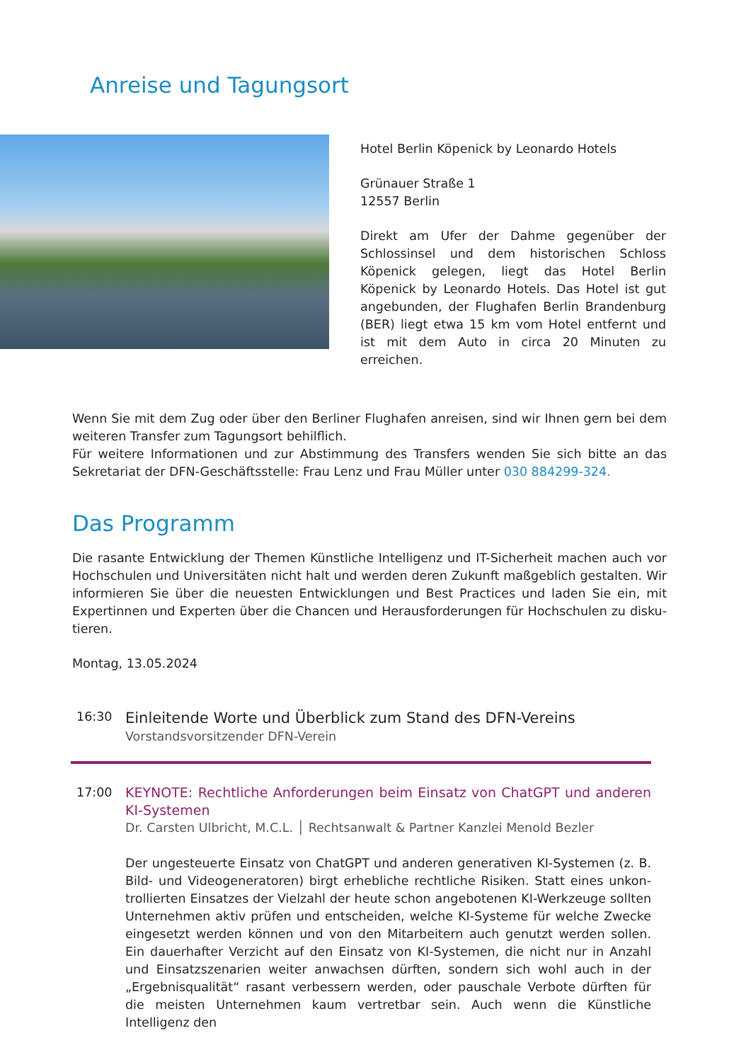Anreise und Tagungsort
Hotel Berlin Köpenick by Leonardo Hotels
Grünauer Straße 1
12557 Berlin
Direkt am Ufer der Dahme gegenüber der Schlossinsel und dem historischen Schloss Köpenick gelegen, liegt das Hotel Berlin Köpenick by Leonardo Hotels. Das Hotel ist gut ange­bunden, der Flughafen Berlin Brandenburg (BER) liegt etwa 15 km vom Hotel entfernt und ist mit dem Auto in circa 20 Minuten zu erreichen.
Wenn Sie mit dem Zug oder über den Berliner Flughafen anreisen, sind wir Ihnen gern bei dem weiteren Transfer zum Tagungsort behilflich.
Für weitere Informationen und zur Abstimmung des Transfers wenden Sie sich bitte an das Sekretariat der DFN-Geschäftsstelle: Frau Lenz und Frau Müller unter 030 884299-324.
Das Programm
Die rasante Entwicklung der Themen Künstliche Intelligenz und IT-Sicherheit machen auch vor Hochschulen und Universitäten nicht halt und werden deren Zukunft maßgeblich gestalten. Wir informieren Sie über die neuesten Entwicklungen und Best Practices und laden Sie ein, mit Expertinnen und Experten über die Chancen und Herausforderungen für Hochschulen zu disku­tieren.
Montag, 13.05.2024
16:30
Einleitende Worte und Überblick zum Stand des DFN-Vereins
Vorstandsvorsitzender DFN-Verein
17:00 KEYNOTE: Rechtliche Anforderungen beim Einsatz von ChatGPT und anderen KI-Systemen
Dr. Carsten Ulbricht, M.C.L. │ Rechtsanwalt & Partner Kanzlei Menold Bezler
Der ungesteuerte Einsatz von ChatGPT und anderen generativen KI-Systemen (z. B. Bild- und Videogeneratoren) birgt erhebliche rechtliche Risiken. Statt eines unkon­trollierten Einsatzes der Vielzahl der heute schon angebotenen KI-Werkzeuge sollten Unternehmen aktiv prüfen und entscheiden, welche KI-Systeme für welche Zwecke eingesetzt werden können und von den Mitarbeitern auch genutzt werden sollen. Ein dauerhafter Verzicht auf den Einsatz von KI-Systemen, die nicht nur in Anzahl und Einsatzszenarien weiter anwachsen dürften, sondern sich wohl auch in der „Ergebnis­qualität“ rasant verbessern werden, oder pauschale Verbote dürften für die meisten Unternehmen kaum vertretbar sein. Auch wenn die Künstliche Intelligenz den